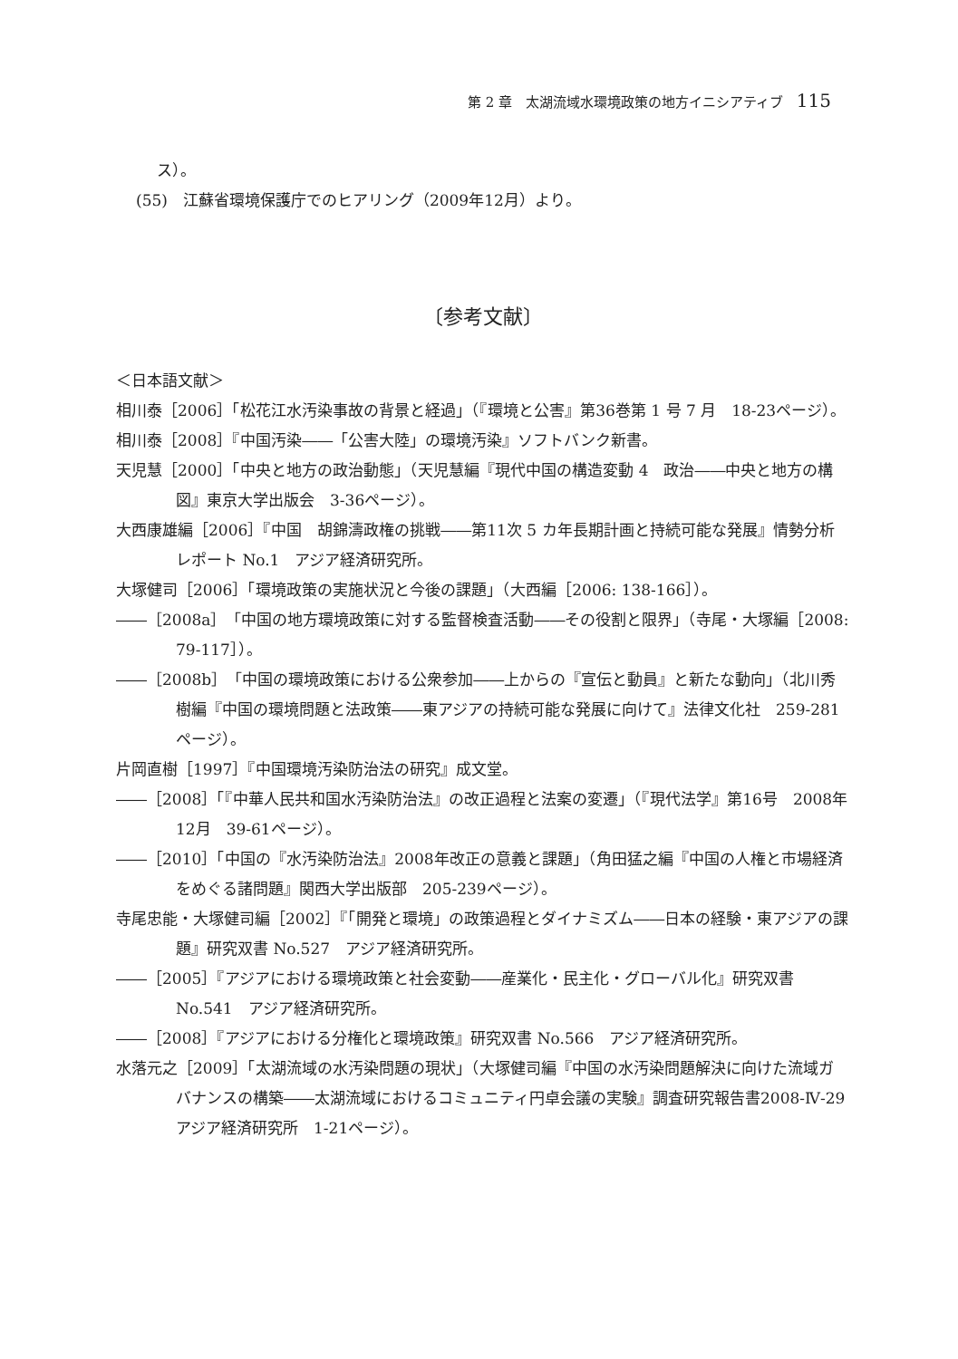第 2 章　太湖流域水環境政策の地方イニシアティブ 115
ス）。
(55)　江蘇省環境保護庁でのヒアリング（2009年12月）より。
〔参考文献〕
＜日本語文献＞
相川泰［2006］「松花江水汚染事故の背景と経過」（『環境と公害』第36巻第 1 号 7 月　18-23ページ）。
相川泰［2008］『中国汚染――「公害大陸」の環境汚染』ソフトバンク新書。
天児慧［2000］「中央と地方の政治動態」（天児慧編『現代中国の構造変動 4　政治――中央と地方の構図』東京大学出版会　3-36ページ）。
大西康雄編［2006］『中国　胡錦濤政権の挑戦――第11次 5 カ年長期計画と持続可能な発展』情勢分析レポート No.1　アジア経済研究所。
大塚健司［2006］「環境政策の実施状況と今後の課題」（大西編［2006: 138-166］）。
――［2008a］「中国の地方環境政策に対する監督検査活動――その役割と限界」（寺尾・大塚編［2008: 79-117］）。
――［2008b］「中国の環境政策における公衆参加――上からの『宣伝と動員』と新たな動向」（北川秀樹編『中国の環境問題と法政策――東アジアの持続可能な発展に向けて』法律文化社　259-281ページ）。
片岡直樹［1997］『中国環境汚染防治法の研究』成文堂。
――［2008］「『中華人民共和国水汚染防治法』の改正過程と法案の変遷」（『現代法学』第16号　2008年12月　39-61ページ）。
――［2010］「中国の『水汚染防治法』2008年改正の意義と課題」（角田猛之編『中国の人権と市場経済をめぐる諸問題』関西大学出版部　205-239ページ）。
寺尾忠能・大塚健司編［2002］『「開発と環境」の政策過程とダイナミズム――日本の経験・東アジアの課題』研究双書 No.527　アジア経済研究所。
――［2005］『アジアにおける環境政策と社会変動――産業化・民主化・グローバル化』研究双書 No.541　アジア経済研究所。
――［2008］『アジアにおける分権化と環境政策』研究双書 No.566　アジア経済研究所。
水落元之［2009］「太湖流域の水汚染問題の現状」（大塚健司編『中国の水汚染問題解決に向けた流域ガバナンスの構築――太湖流域におけるコミュニティ円卓会議の実験』調査研究報告書2008-Ⅳ-29　アジア経済研究所　1-21ページ）。